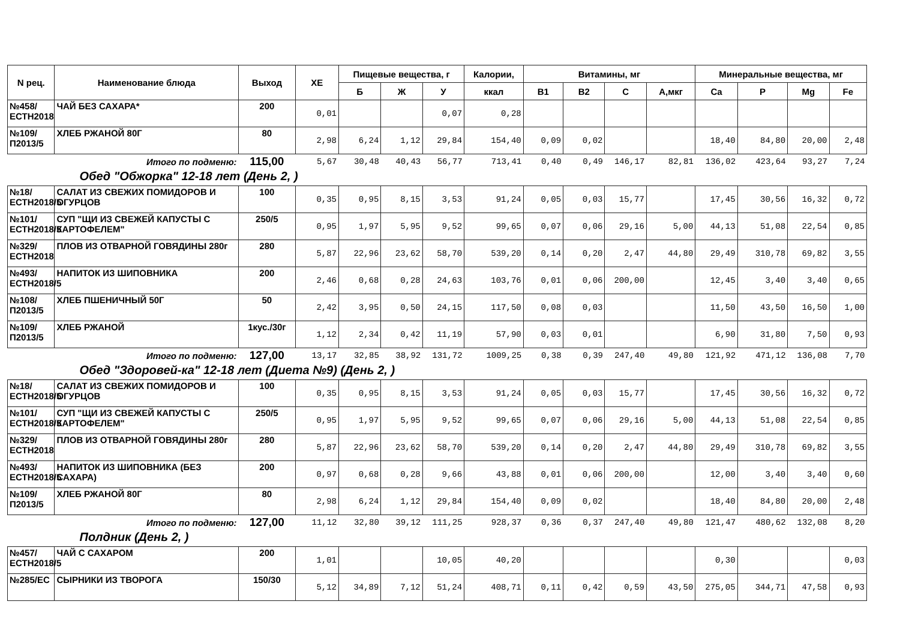| N рец. | Наименование блюда | Выход | ХЕ | Пищевые вещества, г | | | Калории, | Витамины, мг | | | | Минеральные вещества, мг | | | |
| --- | --- | --- | --- | --- | --- | --- | --- | --- | --- | --- | --- | --- | --- | --- | --- |
| | | | | Б | Ж | У | ккал | В1 | В2 | С | А,мкг | Ca | P | Mg | Fe |
| №458/ЕСТН2018 | ЧАЙ БЕЗ САХАРА* | 200 | 0,01 | | | 0,07 | 0,28 | | | | | | | | |
| №109/П2013/5 | ХЛЕБ РЖАНОЙ 80Г | 80 | 2,98 | 6,24 | 1,12 | 29,84 | 154,40 | 0,09 | 0,02 | | | 18,40 | 84,80 | 20,00 | 2,48 |
| Итого по подменю: | | 115,00 | 5,67 | 30,48 | 40,43 | 56,77 | 713,41 | 0,40 | 0,49 | 146,17 | 82,81 | 136,02 | 423,64 | 93,27 | 7,24 |
| Обед "Обжорка" 12-18 лет (День 2, ) | | | | | | | | | | | | | | | |
| №18/ЕСТН2018/5 | САЛАТ ИЗ СВЕЖИХ ПОМИДОРОВ И ОГУРЦОВ | 100 | 0,35 | 0,95 | 8,15 | 3,53 | 91,24 | 0,05 | 0,03 | 15,77 | | 17,45 | 30,56 | 16,32 | 0,72 |
| №101/ЕСТН2018/5 | СУП "ЩИ ИЗ СВЕЖЕЙ КАПУСТЫ С КАРТОФЕЛЕМ" | 250/5 | 0,95 | 1,97 | 5,95 | 9,52 | 99,65 | 0,07 | 0,06 | 29,16 | 5,00 | 44,13 | 51,08 | 22,54 | 0,85 |
| №329/ЕСТН2018 | ПЛОВ ИЗ ОТВАРНОЙ ГОВЯДИНЫ 280г | 280 | 5,87 | 22,96 | 23,62 | 58,70 | 539,20 | 0,14 | 0,20 | 2,47 | 44,80 | 29,49 | 310,78 | 69,82 | 3,55 |
| №493/ЕСТН2018/5 | НАПИТОК ИЗ ШИПОВНИКА | 200 | 2,46 | 0,68 | 0,28 | 24,63 | 103,76 | 0,01 | 0,06 | 200,00 | | 12,45 | 3,40 | 3,40 | 0,65 |
| №108/П2013/5 | ХЛЕБ ПШЕНИЧНЫЙ 50Г | 50 | 2,42 | 3,95 | 0,50 | 24,15 | 117,50 | 0,08 | 0,03 | | | 11,50 | 43,50 | 16,50 | 1,00 |
| №109/П2013/5 | ХЛЕБ РЖАНОЙ | 1кус./30г | 1,12 | 2,34 | 0,42 | 11,19 | 57,90 | 0,03 | 0,01 | | | 6,90 | 31,80 | 7,50 | 0,93 |
| Итого по подменю: | | 127,00 | 13,17 | 32,85 | 38,92 | 131,72 | 1009,25 | 0,38 | 0,39 | 247,40 | 49,80 | 121,92 | 471,12 | 136,08 | 7,70 |
| Обед "Здоровей-ка" 12-18 лет (Диета №9) (День 2, ) | | | | | | | | | | | | | | | |
| №18/ЕСТН2018/5 | САЛАТ ИЗ СВЕЖИХ ПОМИДОРОВ И ОГУРЦОВ | 100 | 0,35 | 0,95 | 8,15 | 3,53 | 91,24 | 0,05 | 0,03 | 15,77 | | 17,45 | 30,56 | 16,32 | 0,72 |
| №101/ЕСТН2018/5 | СУП "ЩИ ИЗ СВЕЖЕЙ КАПУСТЫ С КАРТОФЕЛЕМ" | 250/5 | 0,95 | 1,97 | 5,95 | 9,52 | 99,65 | 0,07 | 0,06 | 29,16 | 5,00 | 44,13 | 51,08 | 22,54 | 0,85 |
| №329/ЕСТН2018 | ПЛОВ ИЗ ОТВАРНОЙ ГОВЯДИНЫ 280г | 280 | 5,87 | 22,96 | 23,62 | 58,70 | 539,20 | 0,14 | 0,20 | 2,47 | 44,80 | 29,49 | 310,78 | 69,82 | 3,55 |
| №493/ЕСТН2018/5 | НАПИТОК ИЗ ШИПОВНИКА (БЕЗ САХАРА) | 200 | 0,97 | 0,68 | 0,28 | 9,66 | 43,88 | 0,01 | 0,06 | 200,00 | | 12,00 | 3,40 | 3,40 | 0,60 |
| №109/П2013/5 | ХЛЕБ РЖАНОЙ 80Г | 80 | 2,98 | 6,24 | 1,12 | 29,84 | 154,40 | 0,09 | 0,02 | | | 18,40 | 84,80 | 20,00 | 2,48 |
| Итого по подменю: | | 127,00 | 11,12 | 32,80 | 39,12 | 111,25 | 928,37 | 0,36 | 0,37 | 247,40 | 49,80 | 121,47 | 480,62 | 132,08 | 8,20 |
| Полдник (День 2, ) | | | | | | | | | | | | | | | |
| №457/ЕСТН2018/5 | ЧАЙ С САХАРОМ | 200 | 1,01 | | | 10,05 | 40,20 | | | | | 0,30 | | | 0,03 |
| №285/ЕС | СЫРНИКИ ИЗ ТВОРОГА | 150/30 | 5,12 | 34,89 | 7,12 | 51,24 | 408,71 | 0,11 | 0,42 | 0,59 | 43,50 | 275,05 | 344,71 | 47,58 | 0,93 |